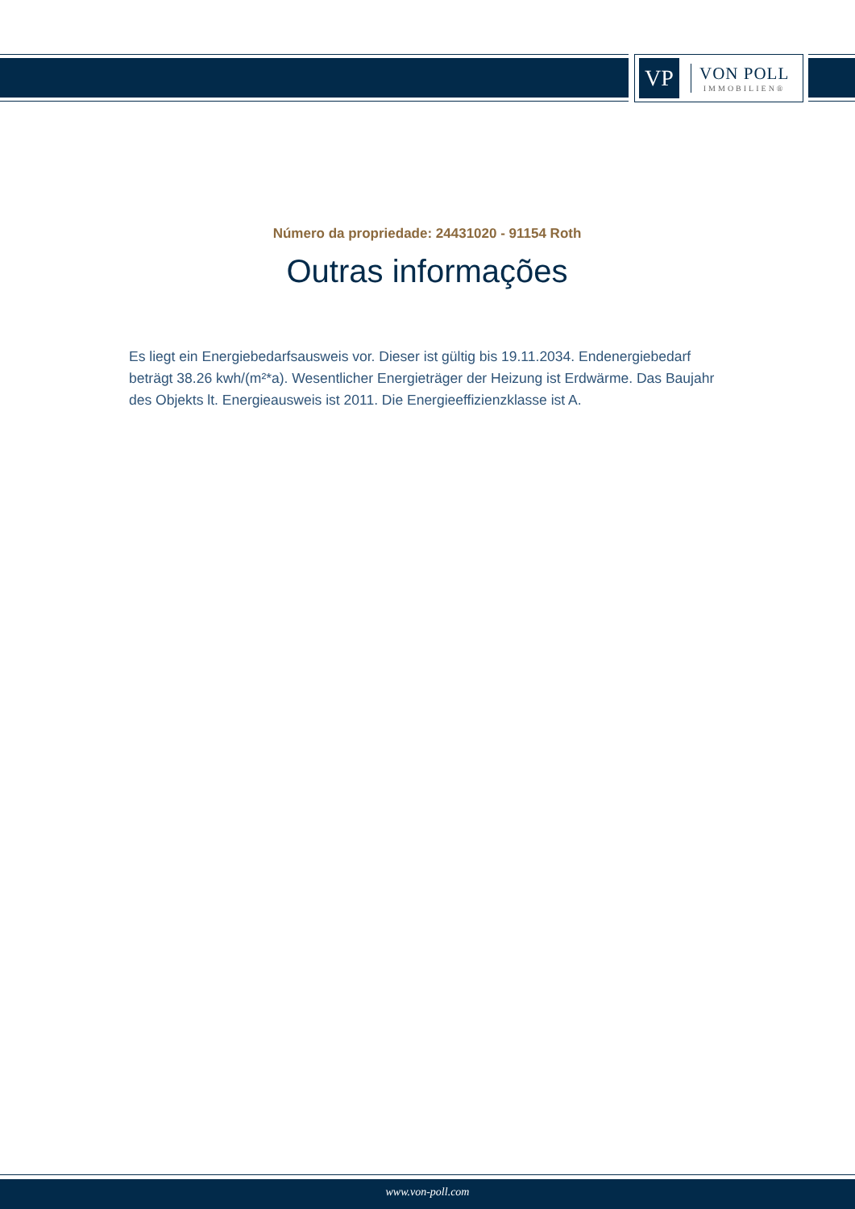VP
VON POLL
IMMOBILIEN®
Número da propriedade: 24431020 - 91154 Roth
Outras informações
Es liegt ein Energiebedarfsausweis vor. Dieser ist gültig bis 19.11.2034. Endenergiebedarf beträgt 38.26 kwh/(m²*a). Wesentlicher Energieträger der Heizung ist Erdwärme. Das Baujahr des Objekts lt. Energieausweis ist 2011. Die Energieeffizienzklasse ist A.
www.von-poll.com